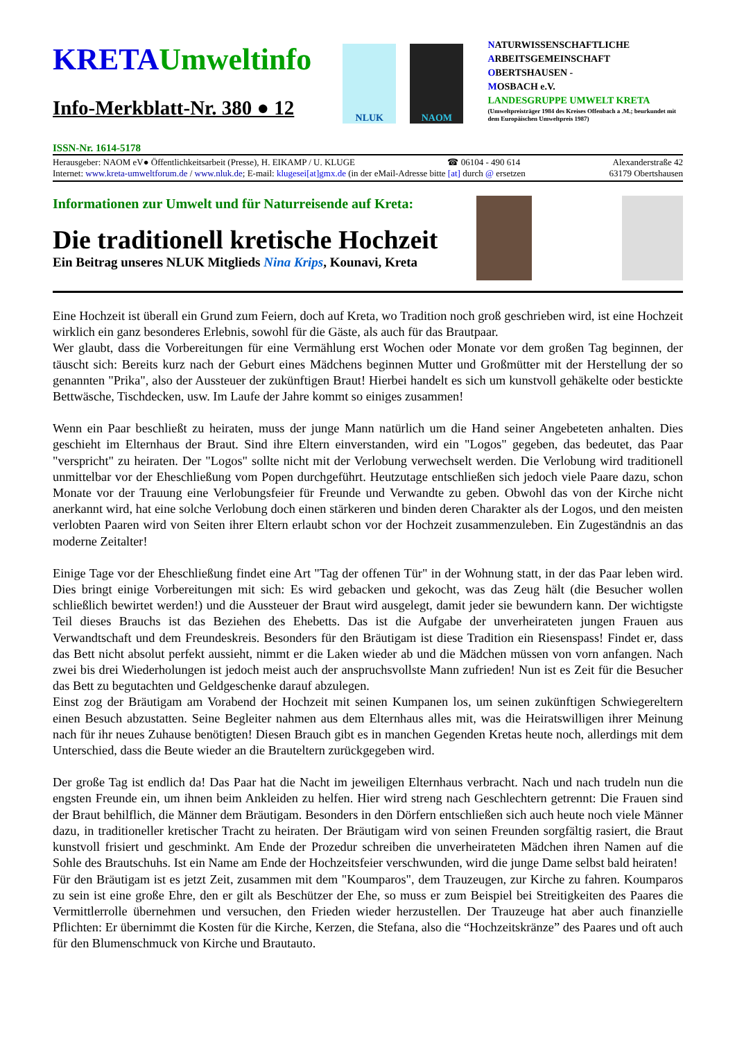KRETA Umweltinfo
Info-Merkblatt-Nr. 380 ● 12
NLUK NAOM
NATURWISSENSCHAFTLICHE
ARBEITSGEMEINSCHAFT
OBERTSHAUSEN -
MOSBACH e.V.
LANDESGRUPPE UMWELT KRETA
(Umweltpreisträger 1984 des Kreises Offenbach a .M.; beurkundet mit dem Europäischen Umweltpreis 1987)
ISSN-Nr. 1614-5178
Herausgeber: NAOM eV● Öffentlichkeitsarbeit (Presse), H. EIKAMP / U. KLUGE ☎ 06104 - 490 614 Alexanderstraße 42
Internet: www.kreta-umweltforum.de / www.nluk.de; E-mail: klugesei[at]gmx.de (in der eMail-Adresse bitte [at] durch @ ersetzen 63179 Obertshausen
Informationen zur Umwelt und für Naturreisende auf Kreta:
Die traditionell kretische Hochzeit
Ein Beitrag unseres NLUK Mitglieds Nina Krips, Kounavi, Kreta
Eine Hochzeit ist überall ein Grund zum Feiern, doch auf Kreta, wo Tradition noch groß geschrieben wird, ist eine Hochzeit wirklich ein ganz besonderes Erlebnis, sowohl für die Gäste, als auch für das Brautpaar.
Wer glaubt, dass die Vorbereitungen für eine Vermählung erst Wochen oder Monate vor dem großen Tag beginnen, der täuscht sich: Bereits kurz nach der Geburt eines Mädchens beginnen Mutter und Großmütter mit der Herstellung der so genannten "Prika", also der Aussteuer der zukünftigen Braut! Hierbei handelt es sich um kunstvoll gehäkelte oder bestickte Bettwäsche, Tischdecken, usw. Im Laufe der Jahre kommt so einiges zusammen!
Wenn ein Paar beschließt zu heiraten, muss der junge Mann natürlich um die Hand seiner Angebeteten anhalten. Dies geschieht im Elternhaus der Braut. Sind ihre Eltern einverstanden, wird ein "Logos" gegeben, das bedeutet, das Paar "verspricht" zu heiraten. Der "Logos" sollte nicht mit der Verlobung verwechselt werden. Die Verlobung wird traditionell unmittelbar vor der Eheschließung vom Popen durchgeführt. Heutzutage entschließen sich jedoch viele Paare dazu, schon Monate vor der Trauung eine Verlobungsfeier für Freunde und Verwandte zu geben. Obwohl das von der Kirche nicht anerkannt wird, hat eine solche Verlobung doch einen stärkeren und binden deren Charakter als der Logos, und den meisten verlobten Paaren wird von Seiten ihrer Eltern erlaubt schon vor der Hochzeit zusammenzuleben. Ein Zugeständnis an das moderne Zeitalter!
Einige Tage vor der Eheschließung findet eine Art "Tag der offenen Tür" in der Wohnung statt, in der das Paar leben wird. Dies bringt einige Vorbereitungen mit sich: Es wird gebacken und gekocht, was das Zeug hält (die Besucher wollen schließlich bewirtet werden!) und die Aussteuer der Braut wird ausgelegt, damit jeder sie bewundern kann. Der wichtigste Teil dieses Brauchs ist das Beziehen des Ehebetts. Das ist die Aufgabe der unverheirateten jungen Frauen aus Verwandtschaft und dem Freundeskreis. Besonders für den Bräutigam ist diese Tradition ein Riesenspass! Findet er, dass das Bett nicht absolut perfekt aussieht, nimmt er die Laken wieder ab und die Mädchen müssen von vorn anfangen. Nach zwei bis drei Wiederholungen ist jedoch meist auch der anspruchsvollste Mann zufrieden! Nun ist es Zeit für die Besucher das Bett zu begutachten und Geldgeschenke darauf abzulegen.
Einst zog der Bräutigam am Vorabend der Hochzeit mit seinen Kumpanen los, um seinen zukünftigen Schwiegereltern einen Besuch abzustatten. Seine Begleiter nahmen aus dem Elternhaus alles mit, was die Heiratswilligen ihrer Meinung nach für ihr neues Zuhause benötigten! Diesen Brauch gibt es in manchen Gegenden Kretas heute noch, allerdings mit dem Unterschied, dass die Beute wieder an die Brauteltern zurückgegeben wird.
Der große Tag ist endlich da! Das Paar hat die Nacht im jeweiligen Elternhaus verbracht. Nach und nach trudeln nun die engsten Freunde ein, um ihnen beim Ankleiden zu helfen. Hier wird streng nach Geschlechtern getrennt: Die Frauen sind der Braut behilflich, die Männer dem Bräutigam. Besonders in den Dörfern entschließen sich auch heute noch viele Männer dazu, in traditioneller kretischer Tracht zu heiraten. Der Bräutigam wird von seinen Freunden sorgfältig rasiert, die Braut kunstvoll frisiert und geschminkt. Am Ende der Prozedur schreiben die unverheirateten Mädchen ihren Namen auf die Sohle des Brautschuhs. Ist ein Name am Ende der Hochzeitsfeier verschwunden, wird die junge Dame selbst bald heiraten!
Für den Bräutigam ist es jetzt Zeit, zusammen mit dem "Koumparos", dem Trauzeugen, zur Kirche zu fahren. Koumparos zu sein ist eine große Ehre, den er gilt als Beschützer der Ehe, so muss er zum Beispiel bei Streitigkeiten des Paares die Vermittlerrolle übernehmen und versuchen, den Frieden wieder herzustellen. Der Trauzeuge hat aber auch finanzielle Pflichten: Er übernimmt die Kosten für die Kirche, Kerzen, die Stefana, also die “Hochzeitskränze” des Paares und oft auch für den Blumenschmuck von Kirche und Brautauto.